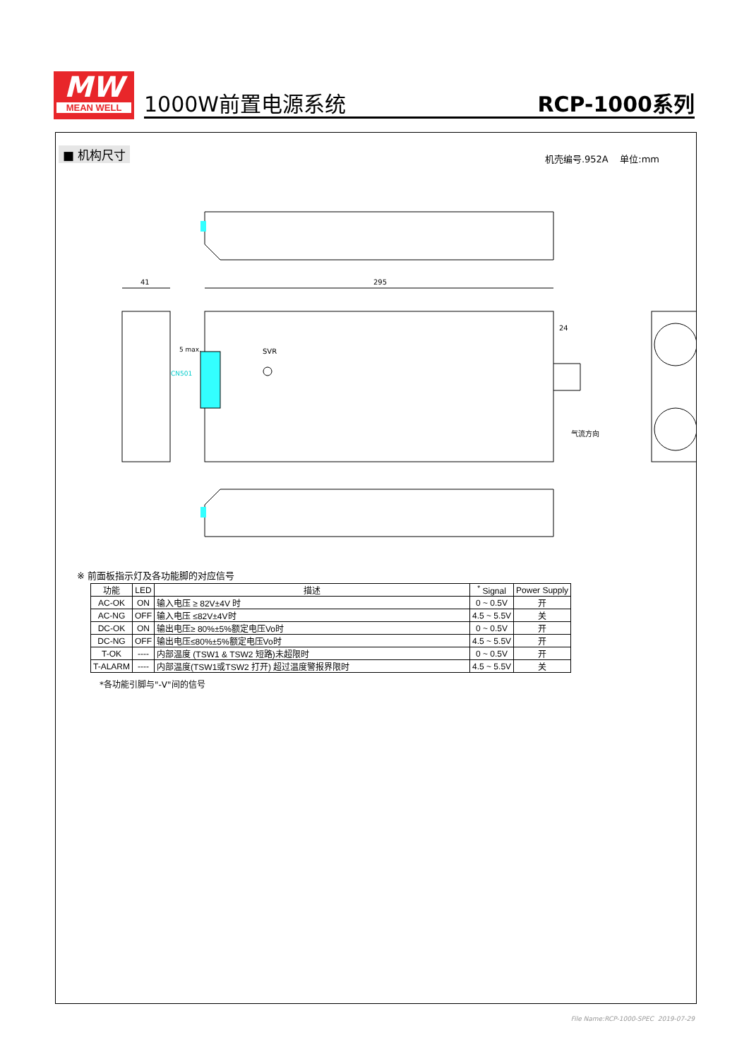MW
MEAN WELL
1000W前置电源系统 RCP-1000系列
■ 机构尺寸 机壳编号.952A 单位:mm
295
41
SVR
24
5 max.
CN501
气流方向
※ 前面板指示灯及各功能脚的对应信号
| 功能 | LED | 描述 | <sup>*</sup> Signal | Power Supply |
| --- | --- | --- | --- | --- |
| AC-OK | ON | 输入电压 ≥ 82V±4V 时 | 0 ~ 0.5V | 开 |
| AC-NG | OFF | 输入电压 ≤82V±4V时 | 4.5 ~ 5.5V | 关 |
| DC-OK | ON | 输出电压≥ 80%±5%额定电压Vo时 | 0 ~ 0.5V | 开 |
| DC-NG | OFF | 输出电压≤80%±5%额定电压Vo时 | 4.5 ~ 5.5V | 开 |
| T-OK | ---- | 内部温度 (TSW1 & TSW2 短路)未超限时 | 0 ~ 0.5V | 开 |
| T-ALARM | ---- | 内部温度(TSW1或TSW2 打开) 超过温度警报界限时 | 4.5 ~ 5.5V | 关 |
*各功能引脚与"-V"间的信号
File Name:RCP-1000-SPEC 2019-07-29